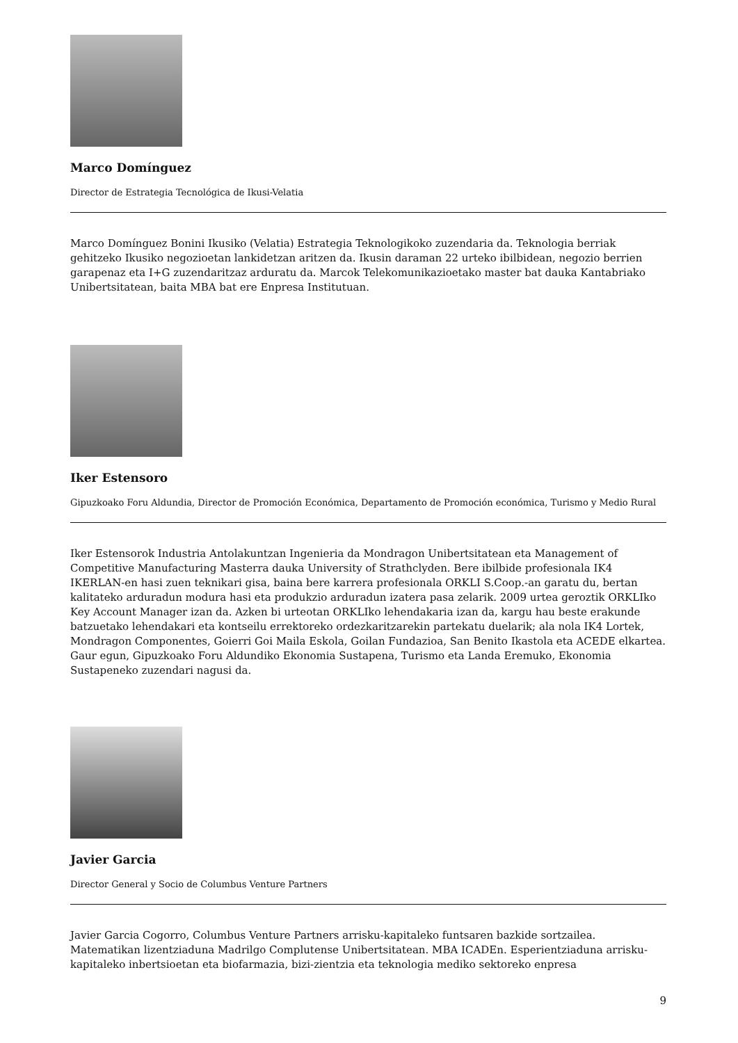Marco Domínguez
Director de Estrategia Tecnológica de Ikusi-Velatia
Marco Domínguez Bonini Ikusiko (Velatia) Estrategia Teknologikoko zuzendaria da. Teknologia berriak gehitzeko Ikusiko negozioetan lankidetzan aritzen da. Ikusin daraman 22 urteko ibilbidean, negozio berrien garapenaz eta I+G zuzendaritzaz arduratu da. Marcok Telekomunikazioetako master bat dauka Kantabriako Unibertsitatean, baita MBA bat ere Enpresa Institutuan.
Iker Estensoro
Gipuzkoako Foru Aldundia, Director de Promoción Económica, Departamento de Promoción económica, Turismo y Medio Rural
Iker Estensorok Industria Antolakuntzan Ingenieria da Mondragon Unibertsitatean eta Management of Competitive Manufacturing Masterra dauka University of Strathclyden. Bere ibilbide profesionala IK4 IKERLAN-en hasi zuen teknikari gisa, baina bere karrera profesionala ORKLI S.Coop.-an garatu du, bertan kalitateko arduradun modura hasi eta produkzio arduradun izatera pasa zelarik. 2009 urtea geroztik ORKLIko Key Account Manager izan da. Azken bi urteotan ORKLIko lehendakaria izan da, kargu hau beste erakunde batzuetako lehendakari eta kontseilu errektoreko ordezkaritzarekin partekatu duelarik; ala nola IK4 Lortek, Mondragon Componentes, Goierri Goi Maila Eskola, Goilan Fundazioa, San Benito Ikastola eta ACEDE elkartea. Gaur egun, Gipuzkoako Foru Aldundiko Ekonomia Sustapena, Turismo eta Landa Eremuko, Ekonomia Sustapeneko zuzendari nagusi da.
Javier Garcia
Director General y Socio de Columbus Venture Partners
Javier Garcia Cogorro, Columbus Venture Partners arrisku-kapitaleko funtsaren bazkide sortzailea. Matematikan lizentziaduna Madrilgo Complutense Unibertsitatean. MBA ICADEn. Esperientziaduna arrisku-kapitaleko inbertsioetan eta biofarmazia, bizi-zientzia eta teknologia mediko sektoreko enpresa
9